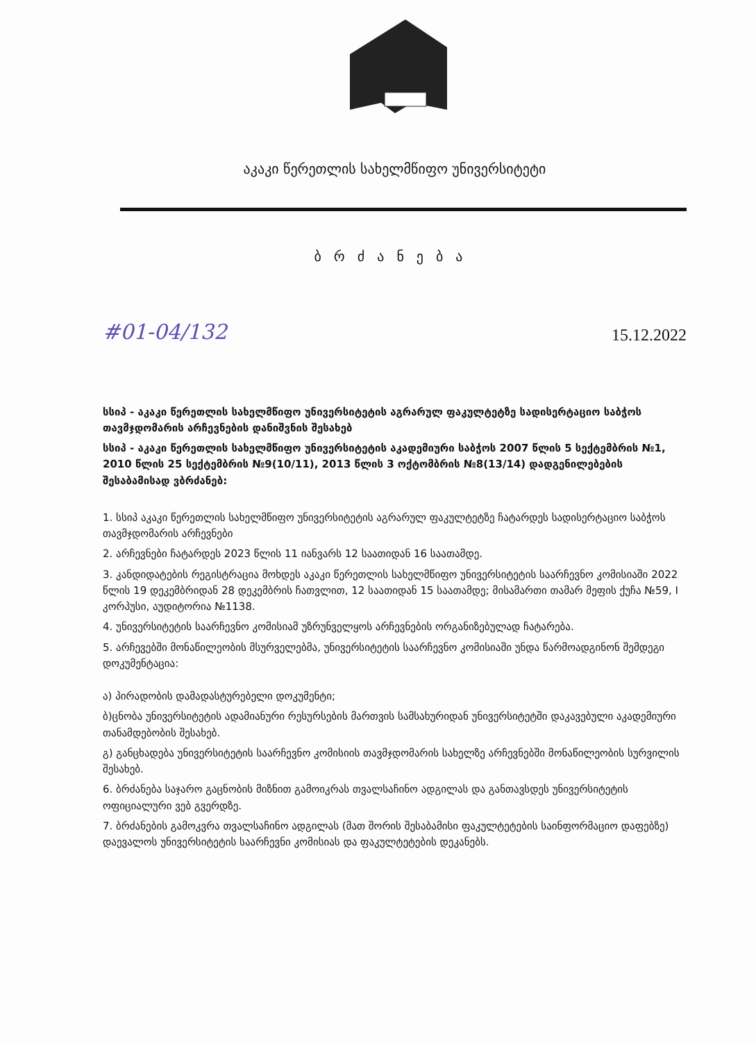აკაკი წერეთლის სახელმწიფო უნივერსიტეტი
ბრძანება
#01-04/132 15.12.2022
სსიპ - აკაკი წერეთლის სახელმწიფო უნივერსიტეტის აგრარულ ფაკულტეტზე სადისერტაციო საბჭოს თავმჯდომარის არჩევნების დანიშვნის შესახებ
სსიპ - აკაკი წერეთლის სახელმწიფო უნივერსიტეტის აკადემიური საბჭოს 2007 წლის 5 სექტემბრის №1, 2010 წლის 25 სექტემბრის №9(10/11), 2013 წლის 3 ოქტომბრის №8(13/14) დადგენილებების შესაბამისად ვბრძანებ:
1. სსიპ აკაკი წერეთლის სახელმწიფო უნივერსიტეტის აგრარულ ფაკულტეტზე ჩატარდეს სადისერტაციო საბჭოს თავმჯდომარის არჩევნები
2. არჩევნები ჩატარდეს 2023 წლის 11 იანვარს 12 საათიდან 16 საათამდე.
3. კანდიდატების რეგისტრაცია მოხდეს აკაკი წერეთლის სახელმწიფო უნივერსიტეტის საარჩევნო კომისიაში 2022 წლის 19 დეკემბრიდან 28 დეკემბრის ჩათვლით, 12 საათიდან 15 საათამდე; მისამართი თამარ მეფის ქუჩა №59, I კორპუსი, აუდიტორია №1138.
4. უნივერსიტეტის საარჩევნო კომისიამ უზრუნველყოს არჩევნების ორგანიზებულად ჩატარება.
5. არჩევებში მონაწილეობის მსურველებმა, უნივერსიტეტის საარჩევნო კომისიაში უნდა წარმოადგინონ შემდეგი დოკუმენტაცია:
ა) პირადობის დამადასტურებელი დოკუმენტი;
ბ)ცნობა უნივერსიტეტის ადამიანური რესურსების მართვის სამსახურიდან უნივერსიტეტში დაკავებული აკადემიური თანამდებობის შესახებ.
გ) განცხადება უნივერსიტეტის საარჩევნო კომისიის თავმჯდომარის სახელზე არჩევნებში მონაწილეობის სურვილის შესახებ.
6. ბრძანება საჯარო გაცნობის მიზნით გამოიკრას თვალსაჩინო ადგილას და განთავსდეს უნივერსიტეტის ოფიციალური ვებ გვერდზე.
7. ბრძანების გამოკვრა თვალსაჩინო ადგილას (მათ შორის შესაბამისი ფაკულტეტების საინფორმაციო დაფებზე) დაევალოს უნივერსიტეტის საარჩევნი კომისიას და ფაკულტეტების დეკანებს.